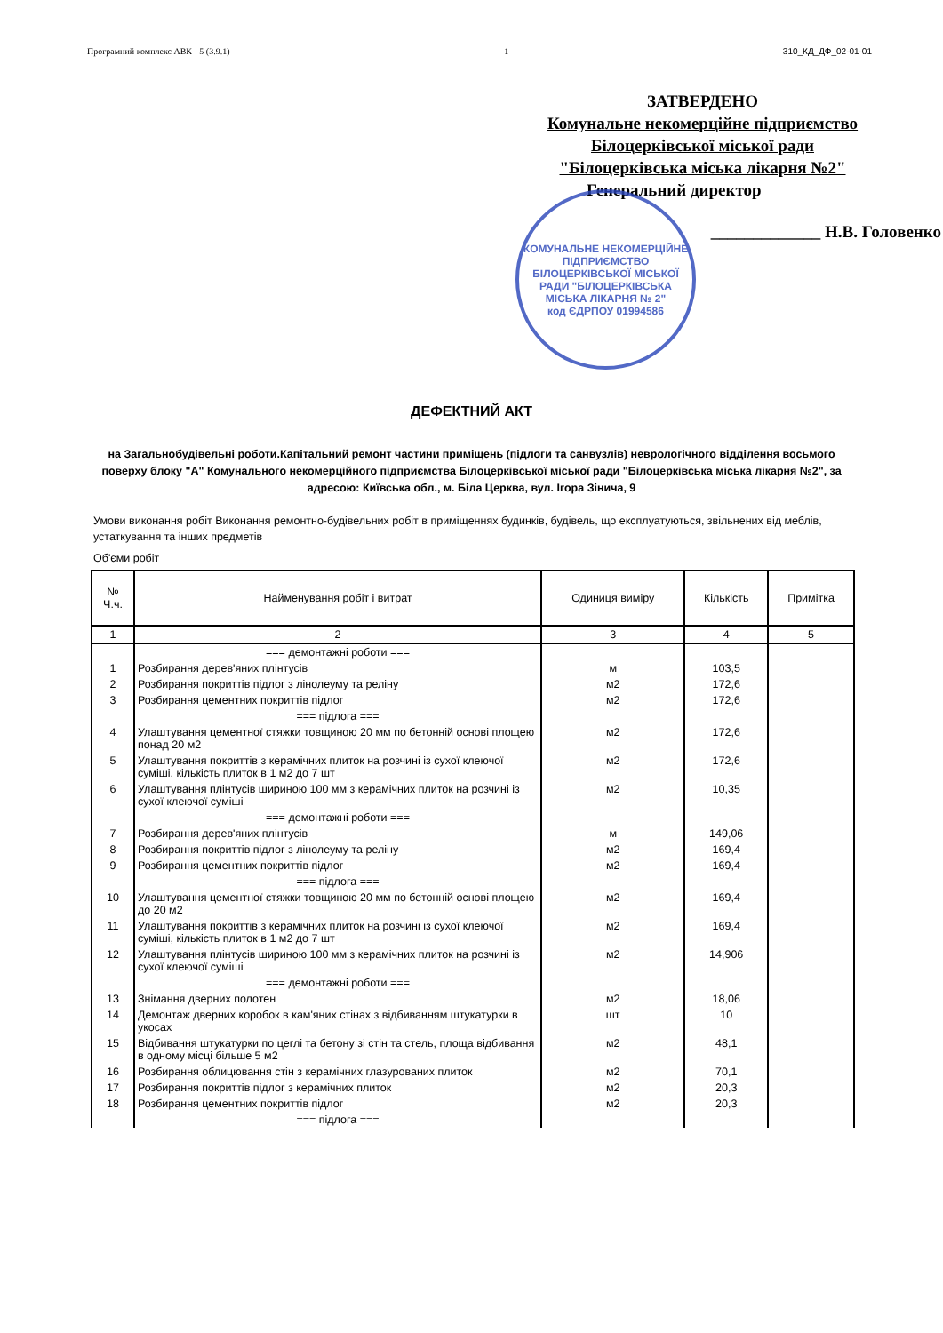Програмний комплекс АВК - 5 (3.9.1) 1 310_КД_ДФ_02-01-01
ЗАТВЕРДЕНО
Комунальне некомерційне підприємство
Білоцерківської міської ради
"Білоцерківська міська лікарня №2"
Генеральний директор
_____________ Н.В. Головенко
КОМУНАЛЬНЕ НЕКОМЕРЦІЙНЕ ПІДПРИЄМСТВО БІЛОЦЕРКІВСЬКОЇ МІСЬКОЇ РАДИ "БІЛОЦЕРКІВСЬКА МІСЬКА ЛІКАРНЯ № 2"
код ЄДРПОУ 01994586
ДЕФЕКТНИЙ АКТ
на Загальнобудівельні роботи.Капітальний ремонт частини приміщень (підлоги та санвузлів) неврологічного відділення восьмого поверху блоку "А" Комунального некомерційного підприємства Білоцерківської міської ради "Білоцерківська міська лікарня №2", за адресою: Київська обл., м. Біла Церква, вул. Ігора Зінича, 9
Умови виконання робіт Виконання ремонтно-будівельних робіт в приміщеннях будинків, будівель, що експлуатуються, звільнених від меблів, устаткування та інших предметів
Об'єми робіт
| № Ч.ч. | Найменування робіт і витрат | Одиниця виміру | Кількість | Примітка |
| --- | --- | --- | --- | --- |
| 1 | 2 | 3 | 4 | 5 |
| | === демонтажні роботи === | | | |
| 1 | Розбирання дерев'яних плінтусів | м | 103,5 | |
| 2 | Розбирання покриттів підлог з лінолеуму та реліну | м2 | 172,6 | |
| 3 | Розбирання цементних покриттів підлог | м2 | 172,6 | |
| | === підлога === | | | |
| 4 | Улаштування цементної стяжки товщиною 20 мм по бетонній основі площею понад 20 м2 | м2 | 172,6 | |
| 5 | Улаштування покриттів з керамічних плиток на розчині із сухої клеючої суміші, кількість плиток в 1 м2 до 7 шт | м2 | 172,6 | |
| 6 | Улаштування плінтусів шириною 100 мм з керамічних плиток на розчині із сухої клеючої суміші | м2 | 10,35 | |
| | === демонтажні роботи === | | | |
| 7 | Розбирання дерев'яних плінтусів | м | 149,06 | |
| 8 | Розбирання покриттів підлог з лінолеуму та реліну | м2 | 169,4 | |
| 9 | Розбирання цементних покриттів підлог | м2 | 169,4 | |
| | === підлога === | | | |
| 10 | Улаштування цементної стяжки товщиною 20 мм по бетонній основі площею до 20 м2 | м2 | 169,4 | |
| 11 | Улаштування покриттів з керамічних плиток на розчині із сухої клеючої суміші, кількість плиток в 1 м2 до 7 шт | м2 | 169,4 | |
| 12 | Улаштування плінтусів шириною 100 мм з керамічних плиток на розчині із сухої клеючої суміші | м2 | 14,906 | |
| | === демонтажні роботи === | | | |
| 13 | Знімання дверних полотен | м2 | 18,06 | |
| 14 | Демонтаж дверних коробок в кам'яних стінах з відбиванням штукатурки в укосах | шт | 10 | |
| 15 | Відбивання штукатурки по цеглі та бетону зі стін та стель, площа відбивання в одному місці більше 5 м2 | м2 | 48,1 | |
| 16 | Розбирання облицювання стін з керамічних глазурованих плиток | м2 | 70,1 | |
| 17 | Розбирання покриттів підлог з керамічних плиток | м2 | 20,3 | |
| 18 | Розбирання цементних покриттів підлог | м2 | 20,3 | |
| | === підлога === | | | |